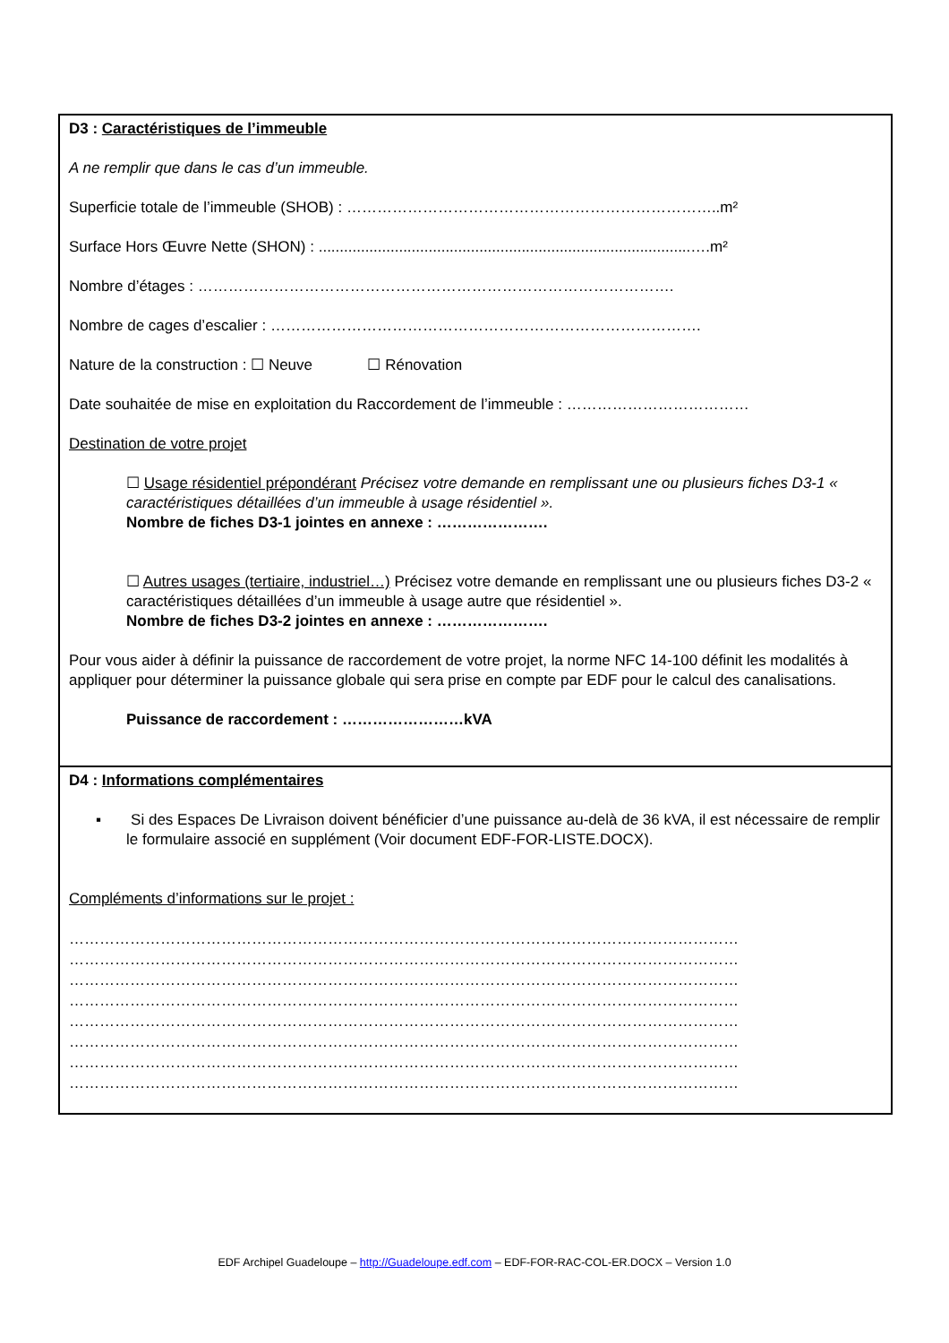D3 : Caractéristiques de l’immeuble
A ne remplir que dans le cas d’un immeuble.
Superficie totale de l’immeuble (SHOB) : ………………………………………………………………..m²
Surface Hors Œuvre Nette (SHON) : ........................................................................................….m²
Nombre d’étages : ………………………………………………………………………………….
Nombre de cages d’escalier : ………………………………………………………………………….
Nature de la construction : ☐ Neuve ☐ Rénovation
Date souhaitée de mise en exploitation du Raccordement de l’immeuble : ………………………………
Destination de votre projet
☐ Usage résidentiel prépondérant Précisez votre demande en remplissant une ou plusieurs fiches D3-1 « caractéristiques détaillées d’un immeuble à usage résidentiel ».
Nombre de fiches D3-1 jointes en annexe : ………………….
☐ Autres usages (tertiaire, industriel…) Précisez votre demande en remplissant une ou plusieurs fiches D3-2 « caractéristiques détaillées d’un immeuble à usage autre que résidentiel ».
Nombre de fiches D3-2 jointes en annexe : ………………….
Pour vous aider à définir la puissance de raccordement de votre projet, la norme NFC 14-100 définit les modalités à appliquer pour déterminer la puissance globale qui sera prise en compte par EDF pour le calcul des canalisations.
Puissance de raccordement : ……………………kVA
D4 : Informations complémentaires
▪ Si des Espaces De Livraison doivent bénéficier d’une puissance au-delà de 36 kVA, il est nécessaire de remplir le formulaire associé en supplément (Voir document EDF-FOR-LISTE.DOCX).
Compléments d’informations sur le projet :
……………………………………………………………………………………………………………………
……………………………………………………………………………………………………………………
……………………………………………………………………………………………………………………
……………………………………………………………………………………………………………………
……………………………………………………………………………………………………………………
……………………………………………………………………………………………………………………
……………………………………………………………………………………………………………………
……………………………………………………………………………………………………………………
EDF Archipel Guadeloupe – http://Guadeloupe.edf.com – EDF-FOR-RAC-COL-ER.DOCX – Version 1.0